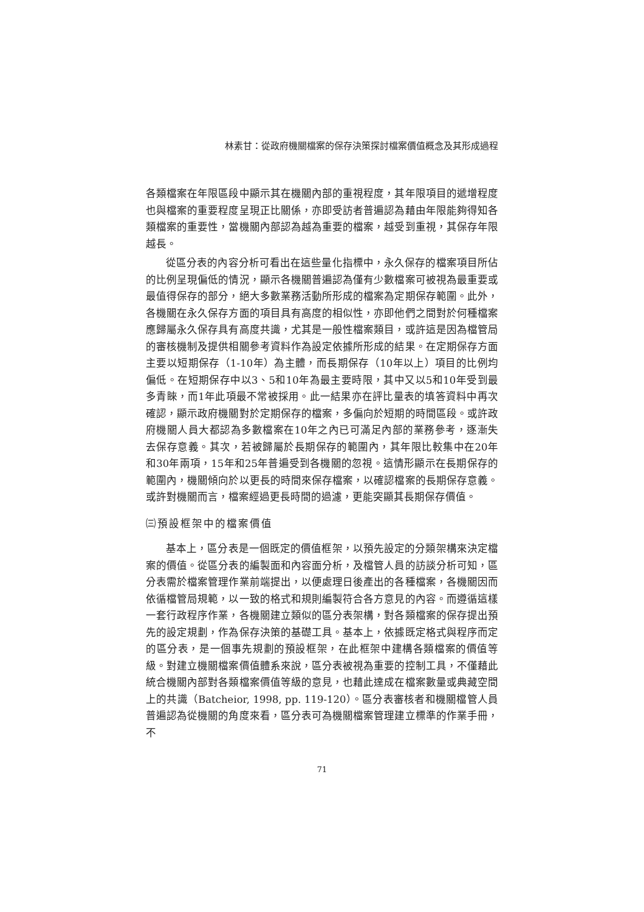林素甘：從政府機關檔案的保存決策探討檔案價值概念及其形成過程
各類檔案在年限區段中顯示其在機關內部的重視程度，其年限項目的遞增程度也與檔案的重要程度呈現正比關係，亦即受訪者普遍認為藉由年限能夠得知各類檔案的重要性，當機關內部認為越為重要的檔案，越受到重視，其保存年限越長。
從區分表的內容分析可看出在這些量化指標中，永久保存的檔案項目所佔的比例呈現偏低的情況，顯示各機關普遍認為僅有少數檔案可被視為最重要或最值得保存的部分，絕大多數業務活動所形成的檔案為定期保存範圍。此外，各機關在永久保存方面的項目具有高度的相似性，亦即他們之間對於何種檔案應歸屬永久保存具有高度共識，尤其是一般性檔案類目，或許這是因為檔管局的審核機制及提供相關參考資料作為設定依據所形成的結果。在定期保存方面主要以短期保存（1-10年）為主體，而長期保存（10年以上）項目的比例均偏低。在短期保存中以3、5和10年為最主要時限，其中又以5和10年受到最多青睞，而1年此項最不常被採用。此一結果亦在評比量表的填答資料中再次確認，顯示政府機關對於定期保存的檔案，多偏向於短期的時間區段。或許政府機關人員大都認為多數檔案在10年之內已可滿足內部的業務參考，逐漸失去保存意義。其次，若被歸屬於長期保存的範圍內，其年限比較集中在20年和30年兩項，15年和25年普遍受到各機關的忽視。這情形顯示在長期保存的範圍內，機關傾向於以更長的時間來保存檔案，以確認檔案的長期保存意義。或許對機關而言，檔案經過更長時間的過濾，更能突顯其長期保存價值。
㈢預設框架中的檔案價值
基本上，區分表是一個既定的價值框架，以預先設定的分類架構來決定檔案的價值。從區分表的編製面和內容面分析，及檔管人員的訪談分析可知，區分表需於檔案管理作業前端提出，以便處理日後產出的各種檔案，各機關因而依循檔管局規範，以一致的格式和規則編製符合各方意見的內容。而遵循這樣一套行政程序作業，各機關建立類似的區分表架構，對各類檔案的保存提出預先的設定規劃，作為保存決策的基礎工具。基本上，依據既定格式與程序而定的區分表，是一個事先規劃的預設框架，在此框架中建構各類檔案的價值等級。對建立機關檔案價值體系來說，區分表被視為重要的控制工具，不僅藉此統合機關內部對各類檔案價值等級的意見，也藉此達成在檔案數量或典藏空間上的共識（Batcheior, 1998, pp. 119-120）。區分表審核者和機關檔管人員普遍認為從機關的角度來看，區分表可為機關檔案管理建立標準的作業手冊，不
71